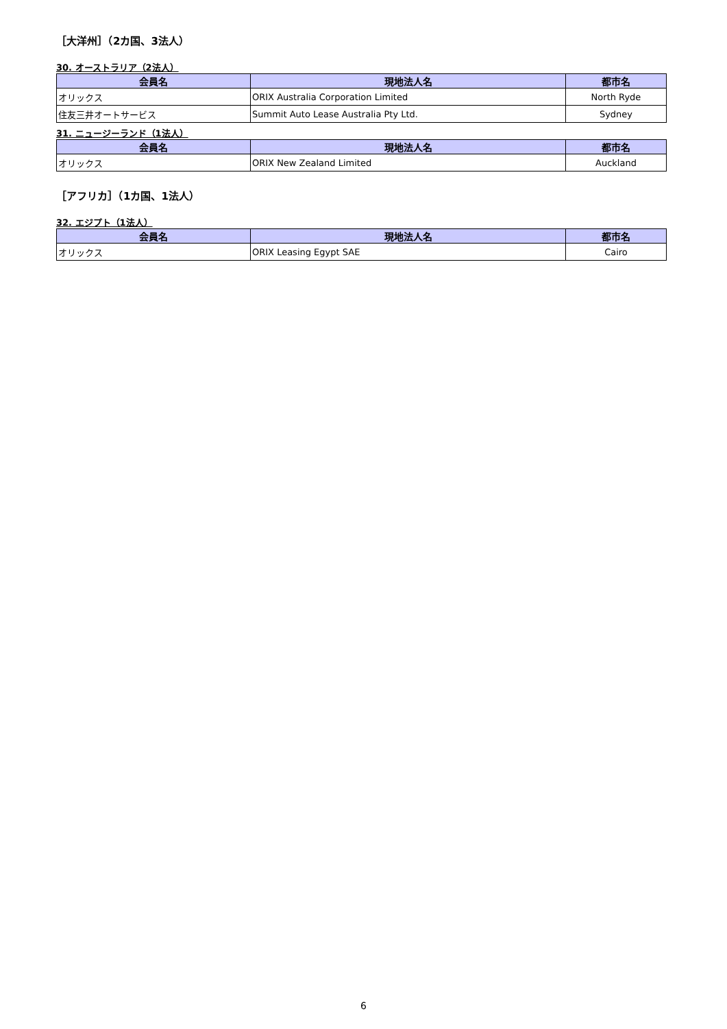［大洋州］（2カ国、3法人）
30. オーストラリア（2法人）
| 会員名 | 現地法人名 | 都市名 |
| --- | --- | --- |
| オリックス | ORIX Australia Corporation Limited | North Ryde |
| 住友三井オートサービス | Summit Auto Lease Australia Pty Ltd. | Sydney |
31. ニュージーランド（1法人）
| 会員名 | 現地法人名 | 都市名 |
| --- | --- | --- |
| オリックス | ORIX New Zealand Limited | Auckland |
［アフリカ］（1カ国、1法人）
32. エジプト（1法人）
| 会員名 | 現地法人名 | 都市名 |
| --- | --- | --- |
| オリックス | ORIX Leasing Egypt SAE | Cairo |
6